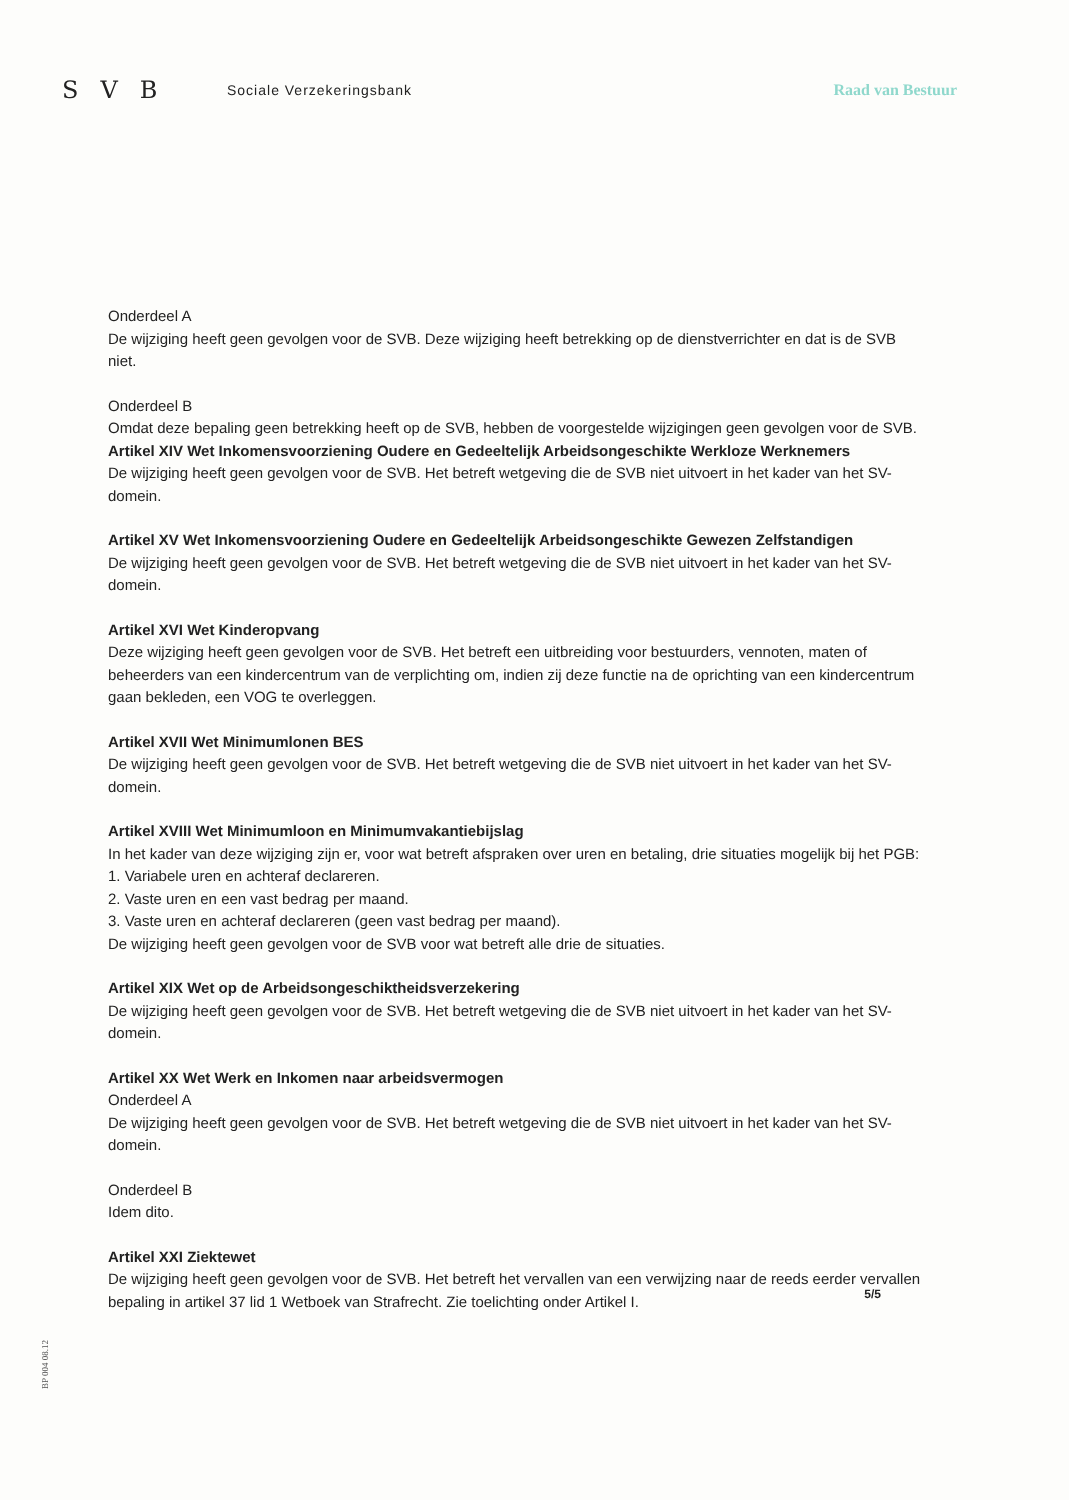SVB
Sociale Verzekeringsbank Raad van Bestuur
Onderdeel A
De wijziging heeft geen gevolgen voor de SVB. Deze wijziging heeft betrekking op de dienstverrichter en dat is de SVB niet.
Onderdeel B
Omdat deze bepaling geen betrekking heeft op de SVB, hebben de voorgestelde wijzigingen geen gevolgen voor de SVB.
Artikel XIV Wet Inkomensvoorziening Oudere en Gedeeltelijk Arbeidsongeschikte Werkloze Werknemers
De wijziging heeft geen gevolgen voor de SVB. Het betreft wetgeving die de SVB niet uitvoert in het kader van het SV-domein.
Artikel XV Wet Inkomensvoorziening Oudere en Gedeeltelijk Arbeidsongeschikte Gewezen Zelfstandigen
De wijziging heeft geen gevolgen voor de SVB. Het betreft wetgeving die de SVB niet uitvoert in het kader van het SV-domein.
Artikel XVI Wet Kinderopvang
Deze wijziging heeft geen gevolgen voor de SVB. Het betreft een uitbreiding voor bestuurders, vennoten, maten of beheerders van een kindercentrum van de verplichting om, indien zij deze functie na de oprichting van een kindercentrum gaan bekleden, een VOG te overleggen.
Artikel XVII Wet Minimumlonen BES
De wijziging heeft geen gevolgen voor de SVB. Het betreft wetgeving die de SVB niet uitvoert in het kader van het SV-domein.
Artikel XVIII Wet Minimumloon en Minimumvakantiebijslag
In het kader van deze wijziging zijn er, voor wat betreft afspraken over uren en betaling, drie situaties mogelijk bij het PGB:
1. Variabele uren en achteraf declareren.
2. Vaste uren en een vast bedrag per maand.
3. Vaste uren en achteraf declareren (geen vast bedrag per maand).
De wijziging heeft geen gevolgen voor de SVB voor wat betreft alle drie de situaties.
Artikel XIX Wet op de Arbeidsongeschiktheidsverzekering
De wijziging heeft geen gevolgen voor de SVB. Het betreft wetgeving die de SVB niet uitvoert in het kader van het SV-domein.
Artikel XX Wet Werk en Inkomen naar arbeidsvermogen
Onderdeel A
De wijziging heeft geen gevolgen voor de SVB. Het betreft wetgeving die de SVB niet uitvoert in het kader van het SV-domein.
Onderdeel B
Idem dito.
Artikel XXI Ziektewet
De wijziging heeft geen gevolgen voor de SVB. Het betreft het vervallen van een verwijzing naar de reeds eerder vervallen bepaling in artikel 37 lid 1 Wetboek van Strafrecht. Zie toelichting onder Artikel I.
5/5
BP 004 08.12